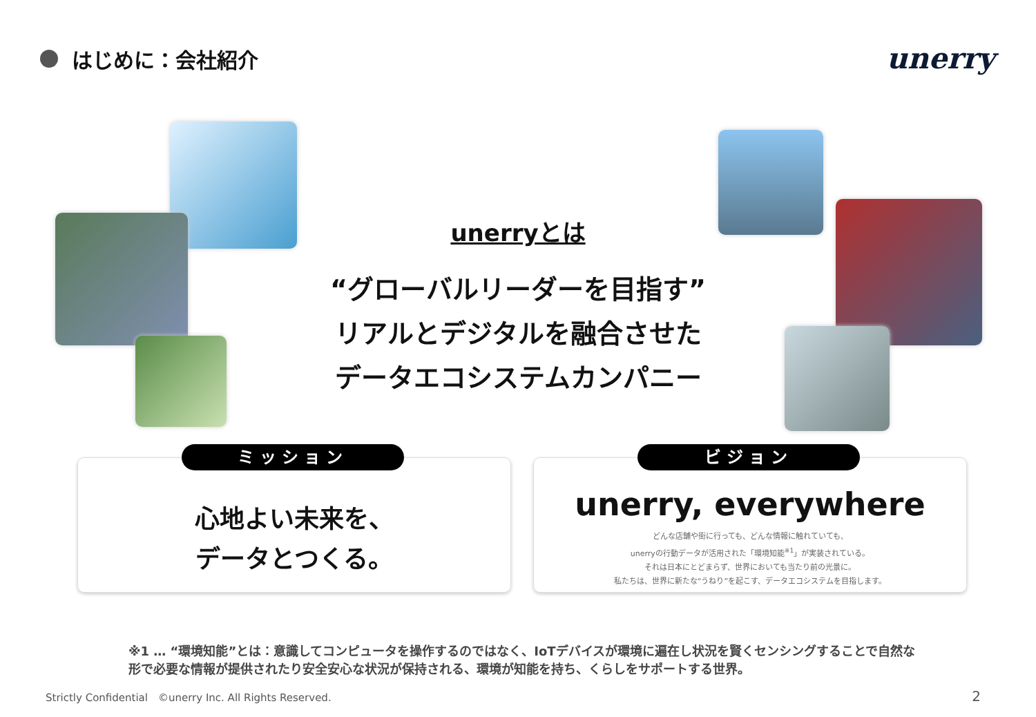はじめに：会社紹介
unerry
unerryとは
“グローバルリーダーを目指す”
リアルとデジタルを融合させた
データエコシステムカンパニー
ミッション
心地よい未来を、
データとつくる。
ビジョン
unerry, everywhere
どんな店舗や街に行っても、どんな情報に触れていても、
unerryの行動データが活用された「環境知能<sup>※1</sup>」が実装されている。
それは日本にとどまらず、世界においても当たり前の光景に。
私たちは、世界に新たな“うねり”を起こす、データエコシステムを目指します。
※1 … “環境知能”とは：意識してコンピュータを操作するのではなく、IoTデバイスが環境に遍在し状況を賢くセンシングすることで自然な形で必要な情報が提供されたり安全安心な状況が保持される、環境が知能を持ち、くらしをサポートする世界。
Strictly Confidential　©unerry Inc. All Rights Reserved.
2